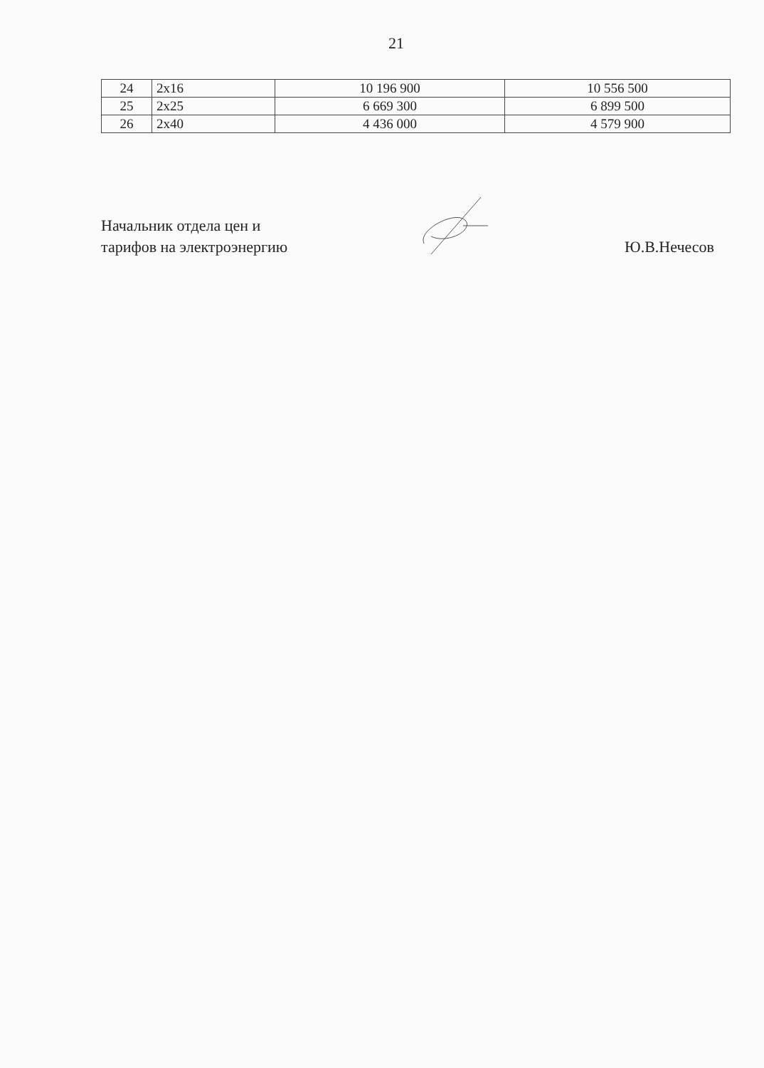21
| 24 | 2x16 | 10 196 900 | 10 556 500 |
| 25 | 2x25 | 6 669 300 | 6 899 500 |
| 26 | 2x40 | 4 436 000 | 4 579 900 |
Начальник отдела цен и
тарифов на электроэнергию
Ю.В.Нечесов